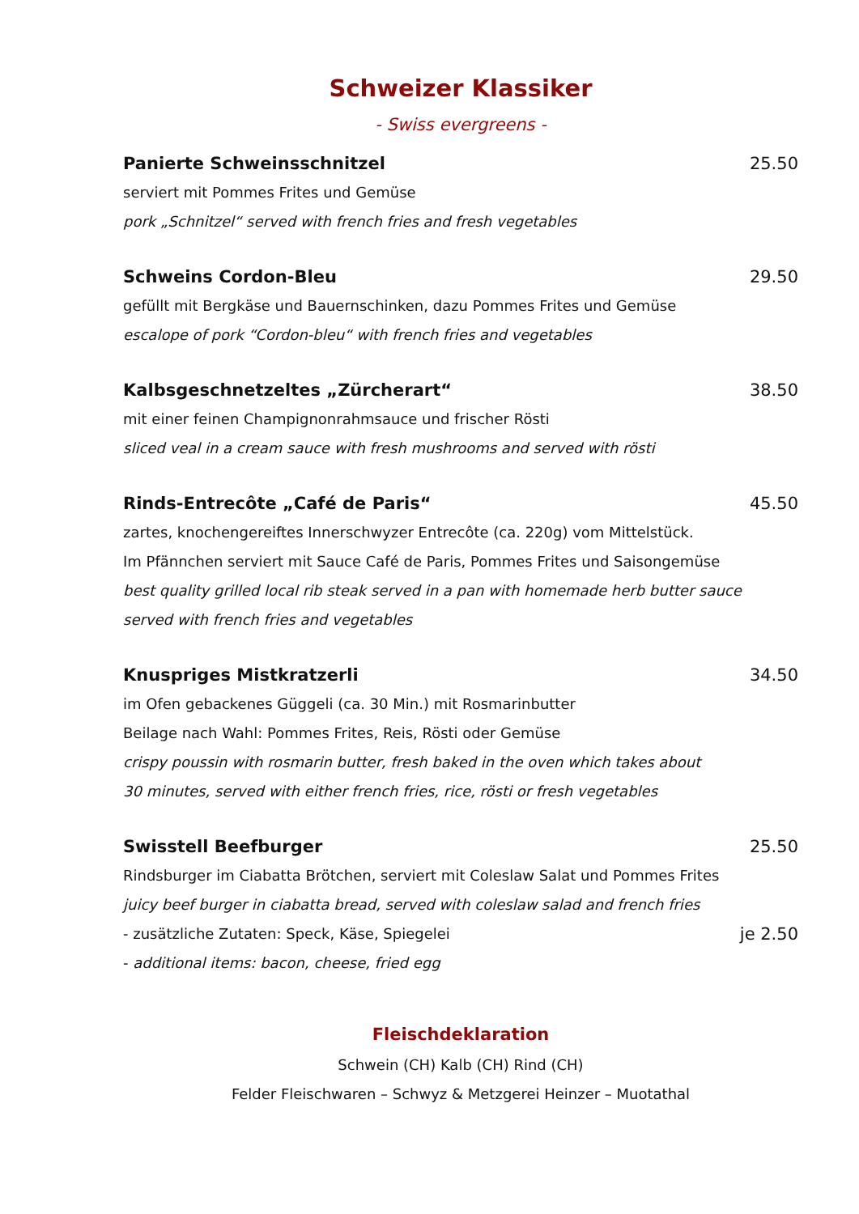Schweizer Klassiker
- Swiss evergreens -
Panierte Schweinsschnitzel 25.50
serviert mit Pommes Frites und Gemüse
pork „Schnitzel“ served with french fries and fresh vegetables
Schweins Cordon-Bleu 29.50
gefüllt mit Bergkäse und Bauernschinken, dazu Pommes Frites und Gemüse
escalope of pork “Cordon-bleu“ with french fries and vegetables
Kalbsgeschnetzeltes „Zürcherart“ 38.50
mit einer feinen Champignonrahmsauce und frischer Rösti
sliced veal in a cream sauce with fresh mushrooms and served with rösti
Rinds-Entrecôte „Café de Paris“ 45.50
zartes, knochengereiftes Innerschwyzer Entrecôte (ca. 220g) vom Mittelstück.
Im Pfännchen serviert mit Sauce Café de Paris, Pommes Frites und Saisongemüse
best quality grilled local rib steak served in a pan with homemade herb butter sauce
served with french fries and vegetables
Knuspriges Mistkratzerli 34.50
im Ofen gebackenes Güggeli (ca. 30 Min.) mit Rosmarinbutter
Beilage nach Wahl: Pommes Frites, Reis, Rösti oder Gemüse
crispy poussin with rosmarin butter, fresh baked in the oven which takes about
30 minutes, served with either french fries, rice, rösti or fresh vegetables
Swisstell Beefburger 25.50
Rindsburger im Ciabatta Brötchen, serviert mit Coleslaw Salat und Pommes Frites
juicy beef burger in ciabatta bread, served with coleslaw salad and french fries
- zusätzliche Zutaten: Speck, Käse, Spiegelei
je 2.50
- additional items: bacon, cheese, fried egg
Fleischdeklaration
Schwein (CH) Kalb (CH) Rind (CH)
Felder Fleischwaren – Schwyz & Metzgerei Heinzer – Muotathal